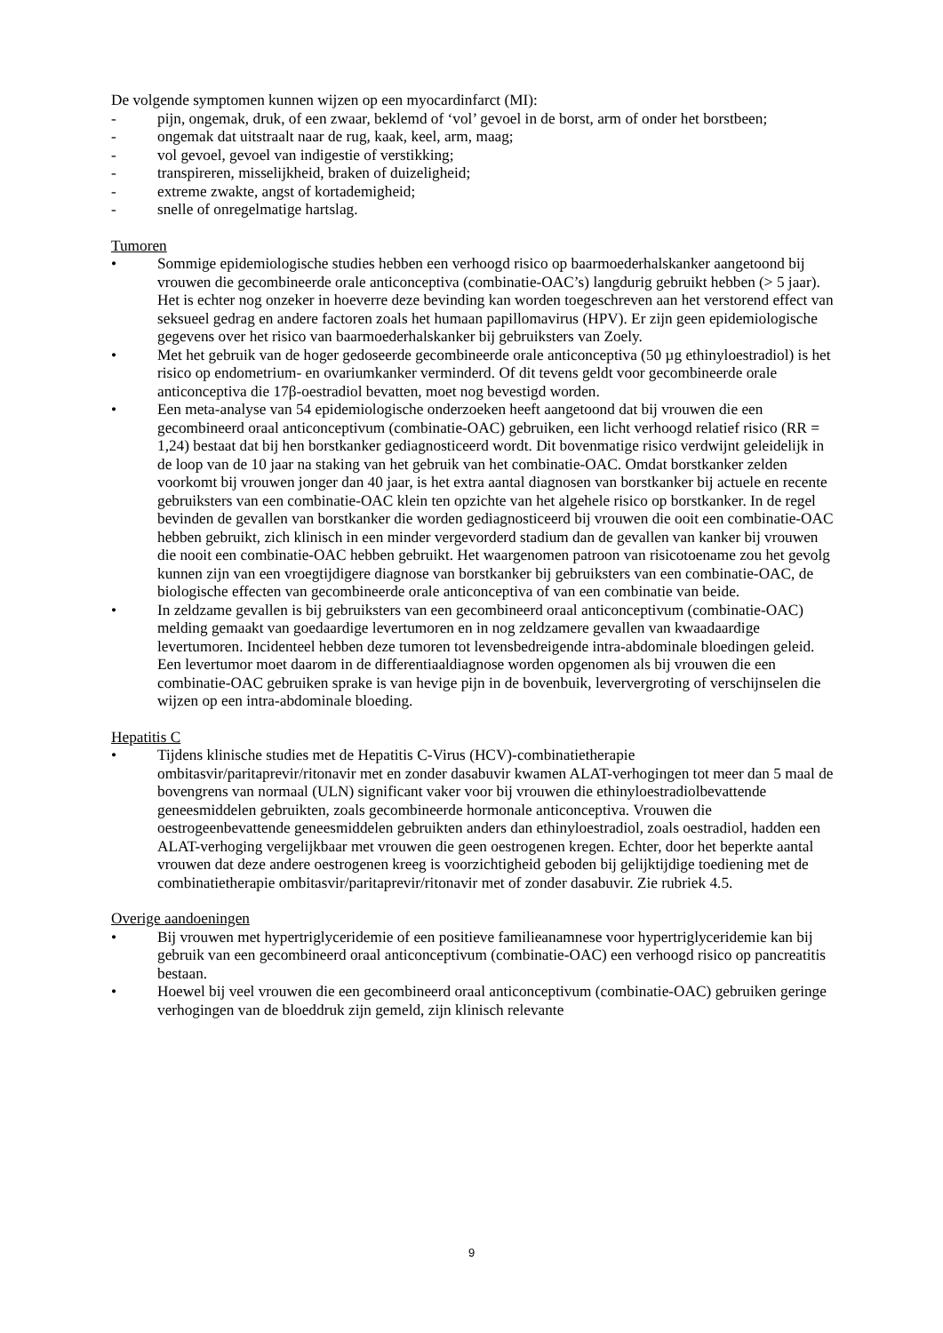De volgende symptomen kunnen wijzen op een myocardinfarct (MI):
- pijn, ongemak, druk, of een zwaar, beklemd of ‘vol’ gevoel in de borst, arm of onder het borstbeen;
- ongemak dat uitstraalt naar de rug, kaak, keel, arm, maag;
- vol gevoel, gevoel van indigestie of verstikking;
- transpireren, misselijkheid, braken of duizeligheid;
- extreme zwakte, angst of kortademigheid;
- snelle of onregelmatige hartslag.
Tumoren
• Sommige epidemiologische studies hebben een verhoogd risico op baarmoederhalskanker aangetoond bij vrouwen die gecombineerde orale anticonceptiva (combinatie-OAC’s) langdurig gebruikt hebben (> 5 jaar). Het is echter nog onzeker in hoeverre deze bevinding kan worden toegeschreven aan het verstorend effect van seksueel gedrag en andere factoren zoals het humaan papillomavirus (HPV). Er zijn geen epidemiologische gegevens over het risico van baarmoederhalskanker bij gebruiksters van Zoely.
• Met het gebruik van de hoger gedoseerde gecombineerde orale anticonceptiva (50 µg ethinyloestradiol) is het risico op endometrium- en ovariumkanker verminderd. Of dit tevens geldt voor gecombineerde orale anticonceptiva die 17β-oestradiol bevatten, moet nog bevestigd worden.
• Een meta-analyse van 54 epidemiologische onderzoeken heeft aangetoond dat bij vrouwen die een gecombineerd oraal anticonceptivum (combinatie-OAC) gebruiken, een licht verhoogd relatief risico (RR = 1,24) bestaat dat bij hen borstkanker gediagnosticeerd wordt. Dit bovenmatige risico verdwijnt geleidelijk in de loop van de 10 jaar na staking van het gebruik van het combinatie-OAC. Omdat borstkanker zelden voorkomt bij vrouwen jonger dan 40 jaar, is het extra aantal diagnosen van borstkanker bij actuele en recente gebruiksters van een combinatie-OAC klein ten opzichte van het algehele risico op borstkanker. In de regel bevinden de gevallen van borstkanker die worden gediagnosticeerd bij vrouwen die ooit een combinatie-OAC hebben gebruikt, zich klinisch in een minder vergevorderd stadium dan de gevallen van kanker bij vrouwen die nooit een combinatie-OAC hebben gebruikt. Het waargenomen patroon van risicotoename zou het gevolg kunnen zijn van een vroegtijdigere diagnose van borstkanker bij gebruiksters van een combinatie-OAC, de biologische effecten van gecombineerde orale anticonceptiva of van een combinatie van beide.
• In zeldzame gevallen is bij gebruiksters van een gecombineerd oraal anticonceptivum (combinatie-OAC) melding gemaakt van goedaardige levertumoren en in nog zeldzamere gevallen van kwaadaardige levertumoren. Incidenteel hebben deze tumoren tot levensbedreigende intra-abdominale bloedingen geleid. Een levertumor moet daarom in de differentiaaldiagnose worden opgenomen als bij vrouwen die een combinatie-OAC gebruiken sprake is van hevige pijn in de bovenbuik, leververgroting of verschijnselen die wijzen op een intra-abdominale bloeding.
Hepatitis C
• Tijdens klinische studies met de Hepatitis C-Virus (HCV)-combinatietherapie ombitasvir/paritaprevir/ritonavir met en zonder dasabuvir kwamen ALAT-verhogingen tot meer dan 5 maal de bovengrens van normaal (ULN) significant vaker voor bij vrouwen die ethinyloestradiolbevattende geneesmiddelen gebruikten, zoals gecombineerde hormonale anticonceptiva. Vrouwen die oestrogeenbevattende geneesmiddelen gebruikten anders dan ethinyloestradiol, zoals oestradiol, hadden een ALAT-verhoging vergelijkbaar met vrouwen die geen oestrogenen kregen. Echter, door het beperkte aantal vrouwen dat deze andere oestrogenen kreeg is voorzichtigheid geboden bij gelijktijdige toediening met de combinatietherapie ombitasvir/paritaprevir/ritonavir met of zonder dasabuvir. Zie rubriek 4.5.
Overige aandoeningen
• Bij vrouwen met hypertriglyceridemie of een positieve familieanamnese voor hypertriglyceridemie kan bij gebruik van een gecombineerd oraal anticonceptivum (combinatie-OAC) een verhoogd risico op pancreatitis bestaan.
• Hoewel bij veel vrouwen die een gecombineerd oraal anticonceptivum (combinatie-OAC) gebruiken geringe verhogingen van de bloeddruk zijn gemeld, zijn klinisch relevante
9